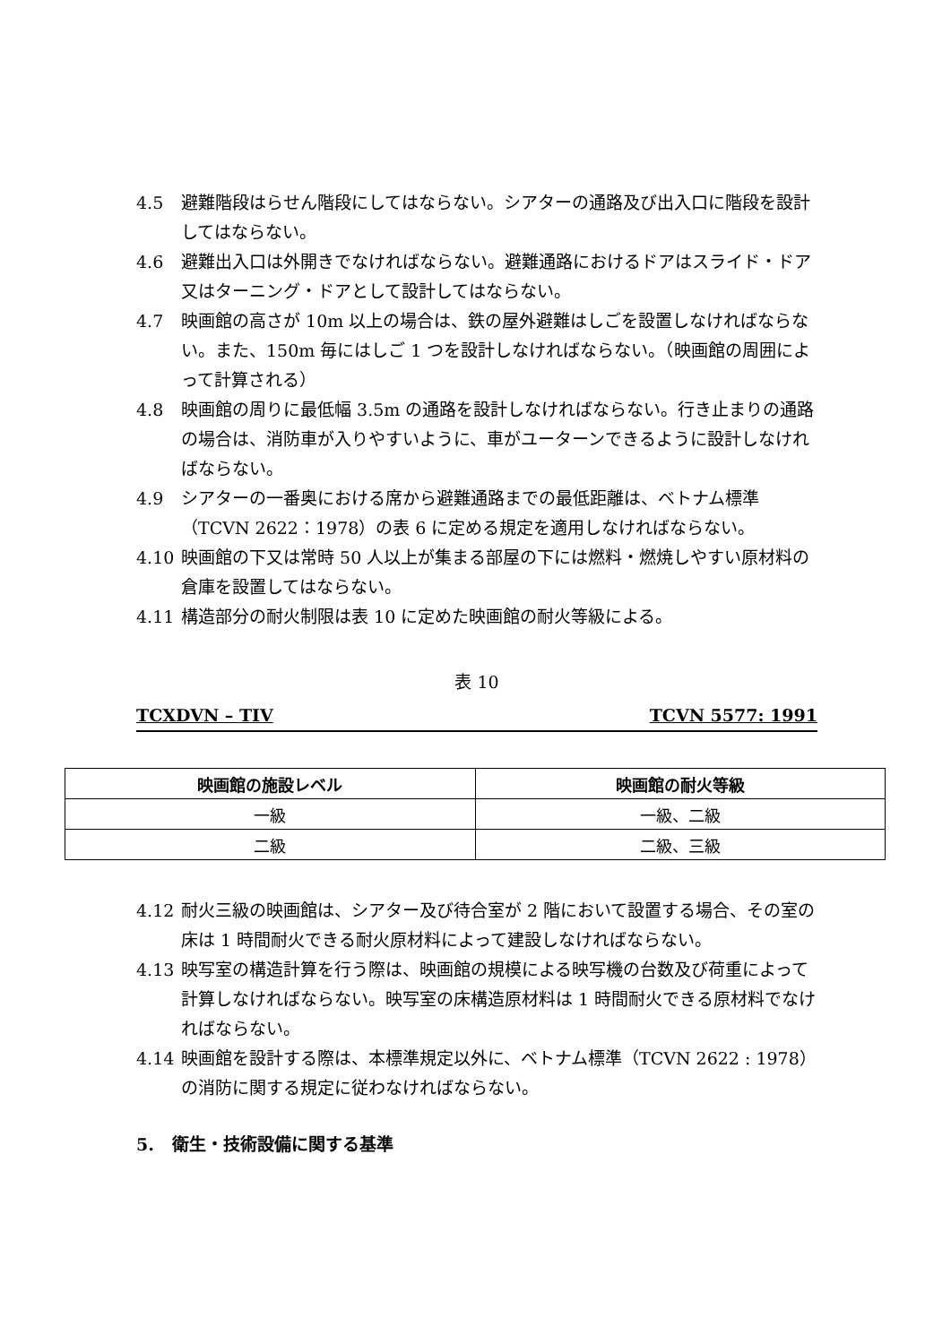4.5 避難階段はらせん階段にしてはならない。シアターの通路及び出入口に階段を設計してはならない。
4.6 避難出入口は外開きでなければならない。避難通路におけるドアはスライド・ドア又はターニング・ドアとして設計してはならない。
4.7 映画館の高さが 10m 以上の場合は、鉄の屋外避難はしごを設置しなければならない。また、150m 毎にはしご 1 つを設計しなければならない。（映画館の周囲によって計算される）
4.8 映画館の周りに最低幅 3.5m の通路を設計しなければならない。行き止まりの通路の場合は、消防車が入りやすいように、車がユーターンできるように設計しなければならない。
4.9 シアターの一番奥における席から避難通路までの最低距離は、ベトナム標準（TCVN 2622：1978）の表 6 に定める規定を適用しなければならない。
4.10 映画館の下又は常時 50 人以上が集まる部屋の下には燃料・燃焼しやすい原材料の倉庫を設置してはならない。
4.11 構造部分の耐火制限は表 10 に定めた映画館の耐火等級による。
表 10
TCXDVN – TIV TCVN 5577: 1991
| 映画館の施設レベル | 映画館の耐火等級 |
| --- | --- |
| 一級 | 一級、二級 |
| 二級 | 二級、三級 |
4.12 耐火三級の映画館は、シアター及び待合室が 2 階において設置する場合、その室の床は 1 時間耐火できる耐火原材料によって建設しなければならない。
4.13 映写室の構造計算を行う際は、映画館の規模による映写機の台数及び荷重によって計算しなければならない。映写室の床構造原材料は 1 時間耐火できる原材料でなければならない。
4.14 映画館を設計する際は、本標準規定以外に、ベトナム標準（TCVN 2622 : 1978）の消防に関する規定に従わなければならない。
5. 衛生・技術設備に関する基準